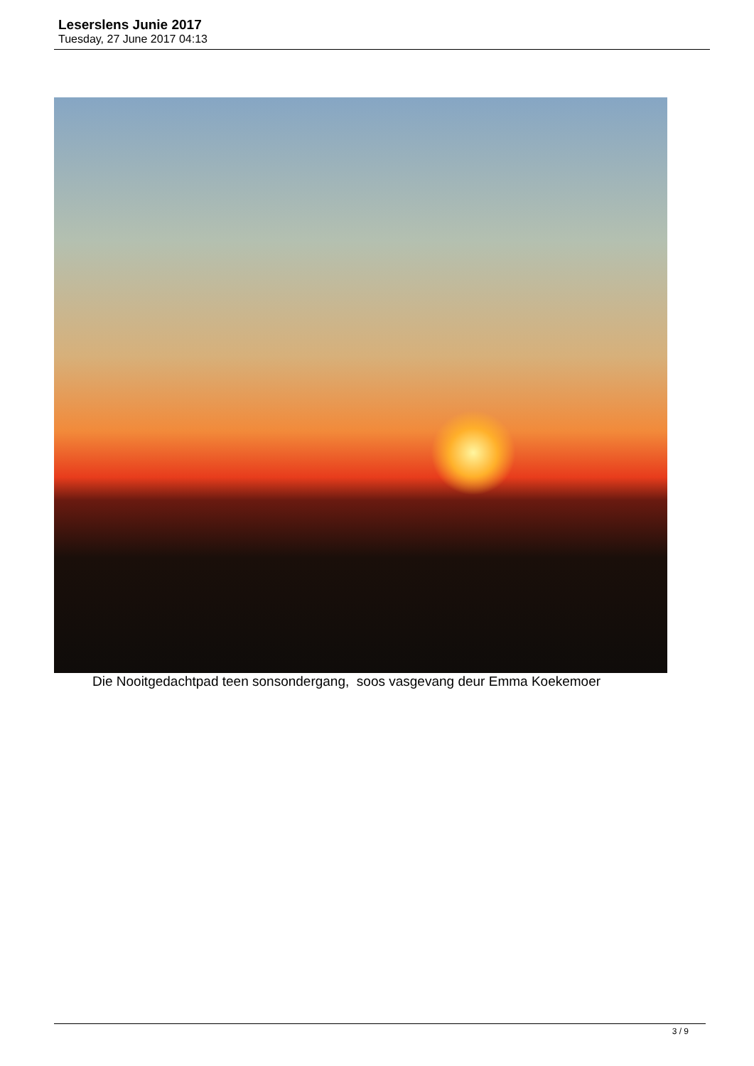Leserslens Junie 2017
Tuesday, 27 June 2017 04:13
Die Nooitgedachtpad teen sonsondergang, soos vasgevang deur Emma Koekemoer
3 / 9